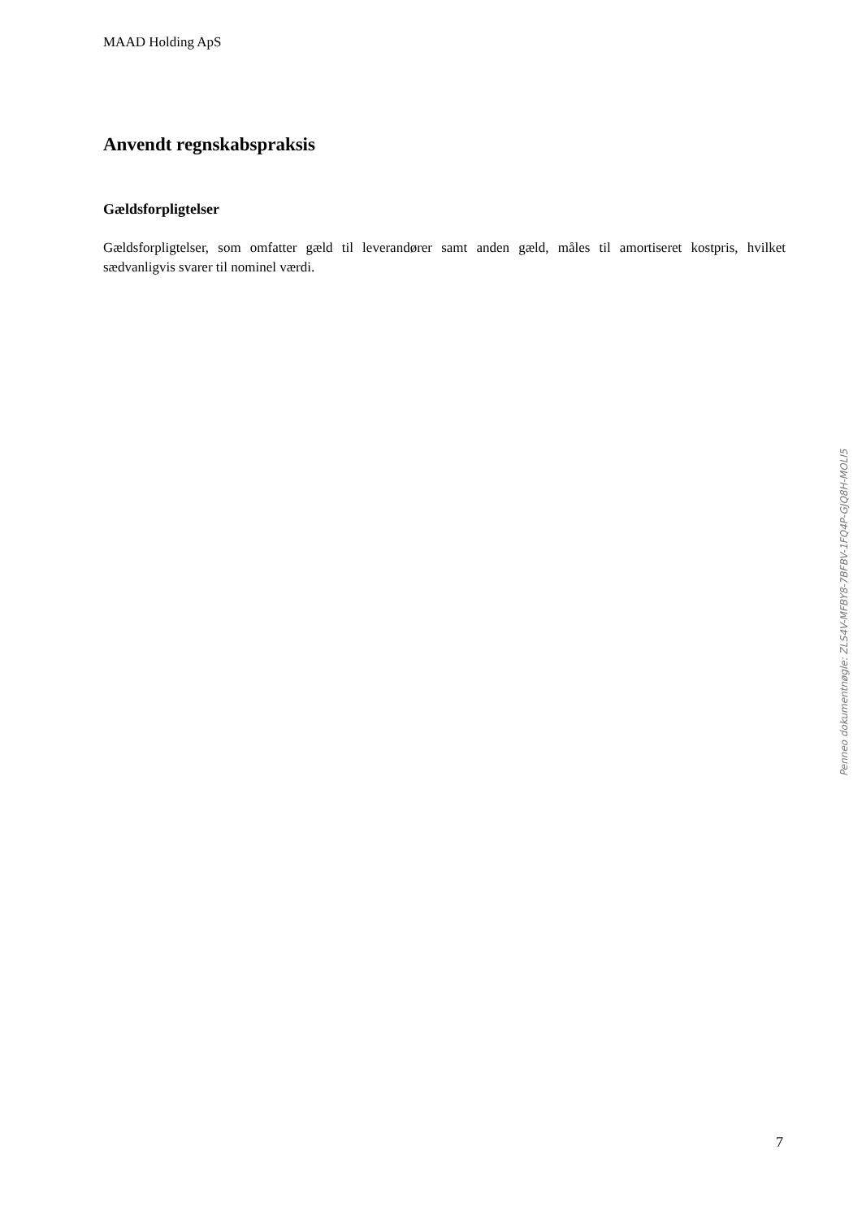MAAD Holding ApS
Anvendt regnskabspraksis
Gældsforpligtelser
Gældsforpligtelser, som omfatter gæld til leverandører samt anden gæld, måles til amortiseret kostpris, hvilket sædvanligvis svarer til nominel værdi.
Penneo dokumentnøgle: ZLS4V-MFBY8-7BFBV-1FQ4P-GJQ8H-MOLI5
7